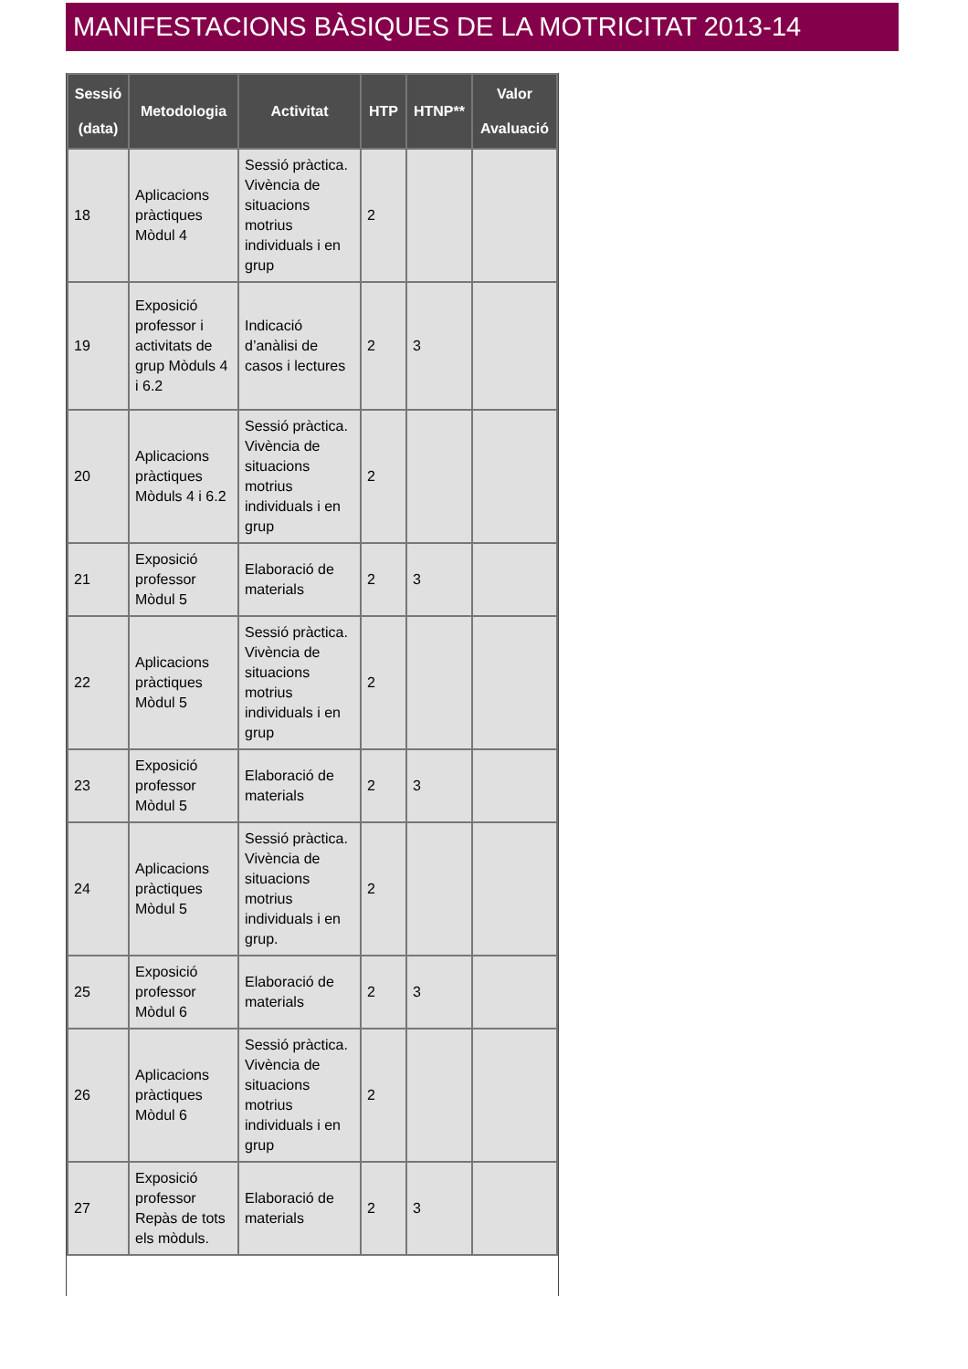MANIFESTACIONS BÀSIQUES DE LA MOTRICITAT 2013-14
| Sessió (data) | Metodologia | Activitat | HTP | HTNP** | Valor Avaluació |
| --- | --- | --- | --- | --- | --- |
| 18 | Aplicacions pràctiques Mòdul 4 | Sessió pràctica. Vivència de situacions motrius individuals i en grup | 2 | | |
| 19 | Exposició professor i activitats de grup Mòduls 4 i 6.2 | Indicació d’anàlisi de casos i lectures | 2 | 3 | |
| 20 | Aplicacions pràctiques Mòduls 4 i 6.2 | Sessió pràctica. Vivència de situacions motrius individuals i en grup | 2 | | |
| 21 | Exposició professor Mòdul 5 | Elaboració de materials | 2 | 3 | |
| 22 | Aplicacions pràctiques Mòdul 5 | Sessió pràctica. Vivència de situacions motrius individuals i en grup | 2 | | |
| 23 | Exposició professor Mòdul 5 | Elaboració de materials | 2 | 3 | |
| 24 | Aplicacions pràctiques Mòdul 5 | Sessió pràctica. Vivència de situacions motrius individuals i en grup. | 2 | | |
| 25 | Exposició professor Mòdul 6 | Elaboració de materials | 2 | 3 | |
| 26 | Aplicacions pràctiques Mòdul 6 | Sessió pràctica. Vivència de situacions motrius individuals i en grup | 2 | | |
| 27 | Exposició professor Repàs de tots els mòduls. | Elaboració de materials | 2 | 3 | |